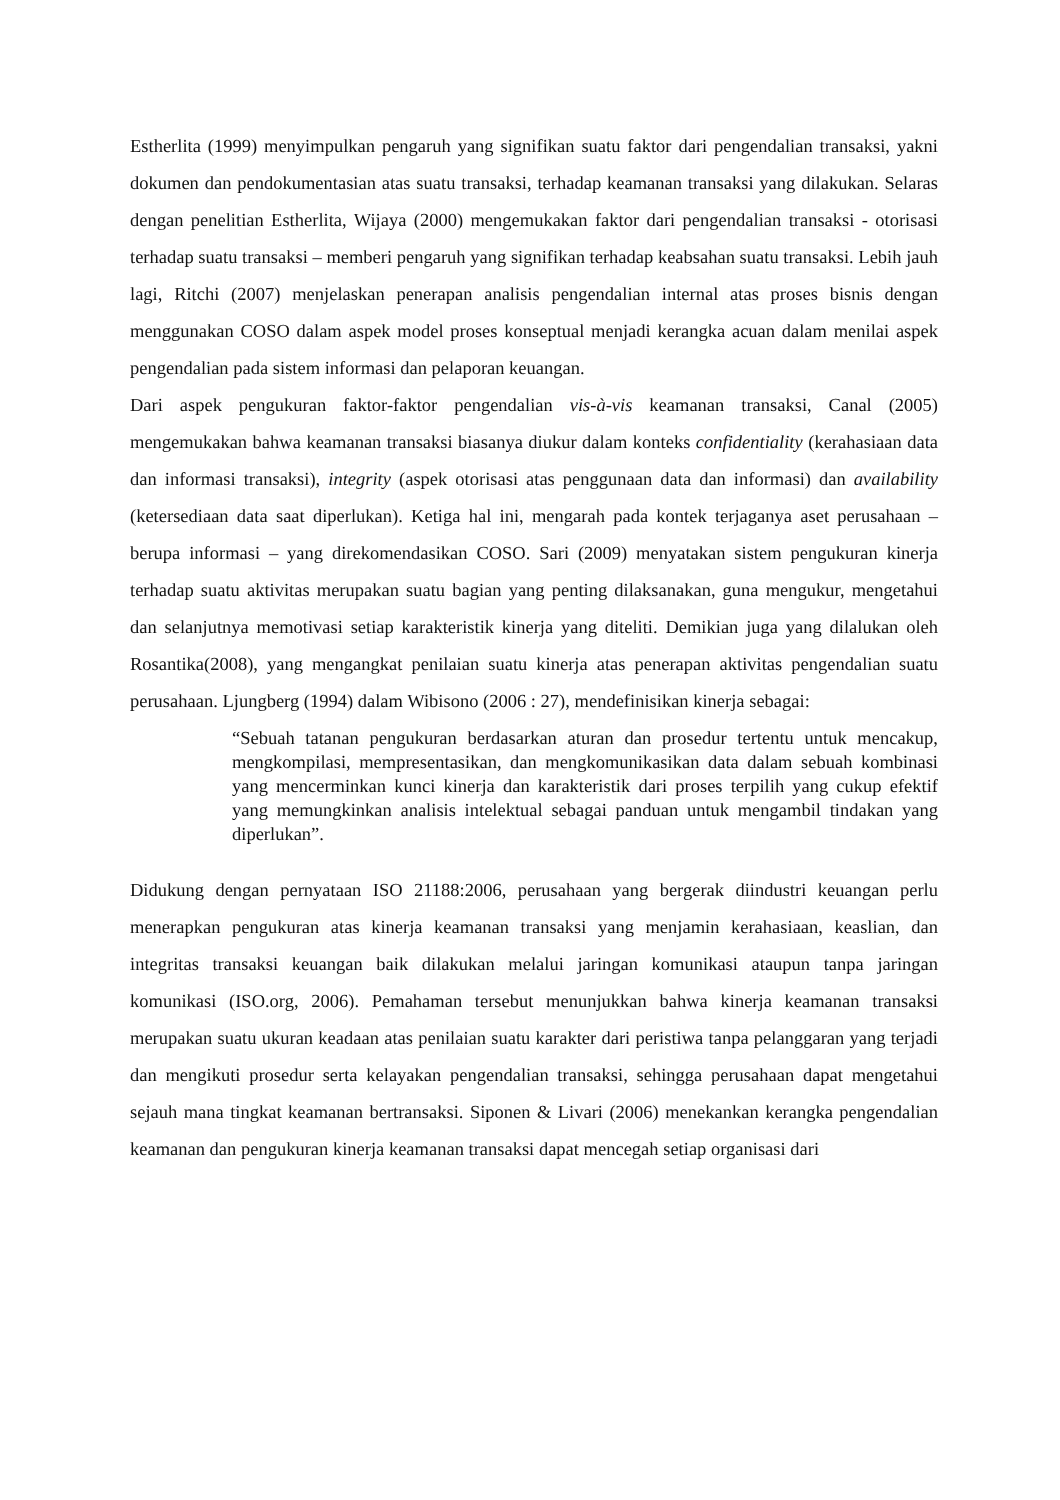Estherlita (1999) menyimpulkan pengaruh yang signifikan suatu faktor dari pengendalian transaksi, yakni dokumen dan pendokumentasian atas suatu transaksi, terhadap keamanan transaksi yang dilakukan. Selaras dengan penelitian Estherlita, Wijaya (2000) mengemukakan faktor dari pengendalian transaksi - otorisasi terhadap suatu transaksi – memberi pengaruh yang signifikan terhadap keabsahan suatu transaksi. Lebih jauh lagi, Ritchi (2007) menjelaskan penerapan analisis pengendalian internal atas proses bisnis dengan menggunakan COSO dalam aspek model proses konseptual menjadi kerangka acuan dalam menilai aspek pengendalian pada sistem informasi dan pelaporan keuangan.
Dari aspek pengukuran faktor-faktor pengendalian vis-à-vis keamanan transaksi, Canal (2005) mengemukakan bahwa keamanan transaksi biasanya diukur dalam konteks confidentiality (kerahasiaan data dan informasi transaksi), integrity (aspek otorisasi atas penggunaan data dan informasi) dan availability (ketersediaan data saat diperlukan). Ketiga hal ini, mengarah pada kontek terjaganya aset perusahaan – berupa informasi – yang direkomendasikan COSO. Sari (2009) menyatakan sistem pengukuran kinerja terhadap suatu aktivitas merupakan suatu bagian yang penting dilaksanakan, guna mengukur, mengetahui dan selanjutnya memotivasi setiap karakteristik kinerja yang diteliti. Demikian juga yang dilalukan oleh Rosantika(2008), yang mengangkat penilaian suatu kinerja atas penerapan aktivitas pengendalian suatu perusahaan. Ljungberg (1994) dalam Wibisono (2006 : 27), mendefinisikan kinerja sebagai:
“Sebuah tatanan pengukuran berdasarkan aturan dan prosedur tertentu untuk mencakup, mengkompilasi, mempresentasikan, dan mengkomunikasikan data dalam sebuah kombinasi yang mencerminkan kunci kinerja dan karakteristik dari proses terpilih yang cukup efektif yang memungkinkan analisis intelektual sebagai panduan untuk mengambil tindakan yang diperlukan”.
Didukung dengan pernyataan ISO 21188:2006, perusahaan yang bergerak diindustri keuangan perlu menerapkan pengukuran atas kinerja keamanan transaksi yang menjamin kerahasiaan, keaslian, dan integritas transaksi keuangan baik dilakukan melalui jaringan komunikasi ataupun tanpa jaringan komunikasi (ISO.org, 2006). Pemahaman tersebut menunjukkan bahwa kinerja keamanan transaksi merupakan suatu ukuran keadaan atas penilaian suatu karakter dari peristiwa tanpa pelanggaran yang terjadi dan mengikuti prosedur serta kelayakan pengendalian transaksi, sehingga perusahaan dapat mengetahui sejauh mana tingkat keamanan bertransaksi. Siponen & Livari (2006) menekankan kerangka pengendalian keamanan dan pengukuran kinerja keamanan transaksi dapat mencegah setiap organisasi dari